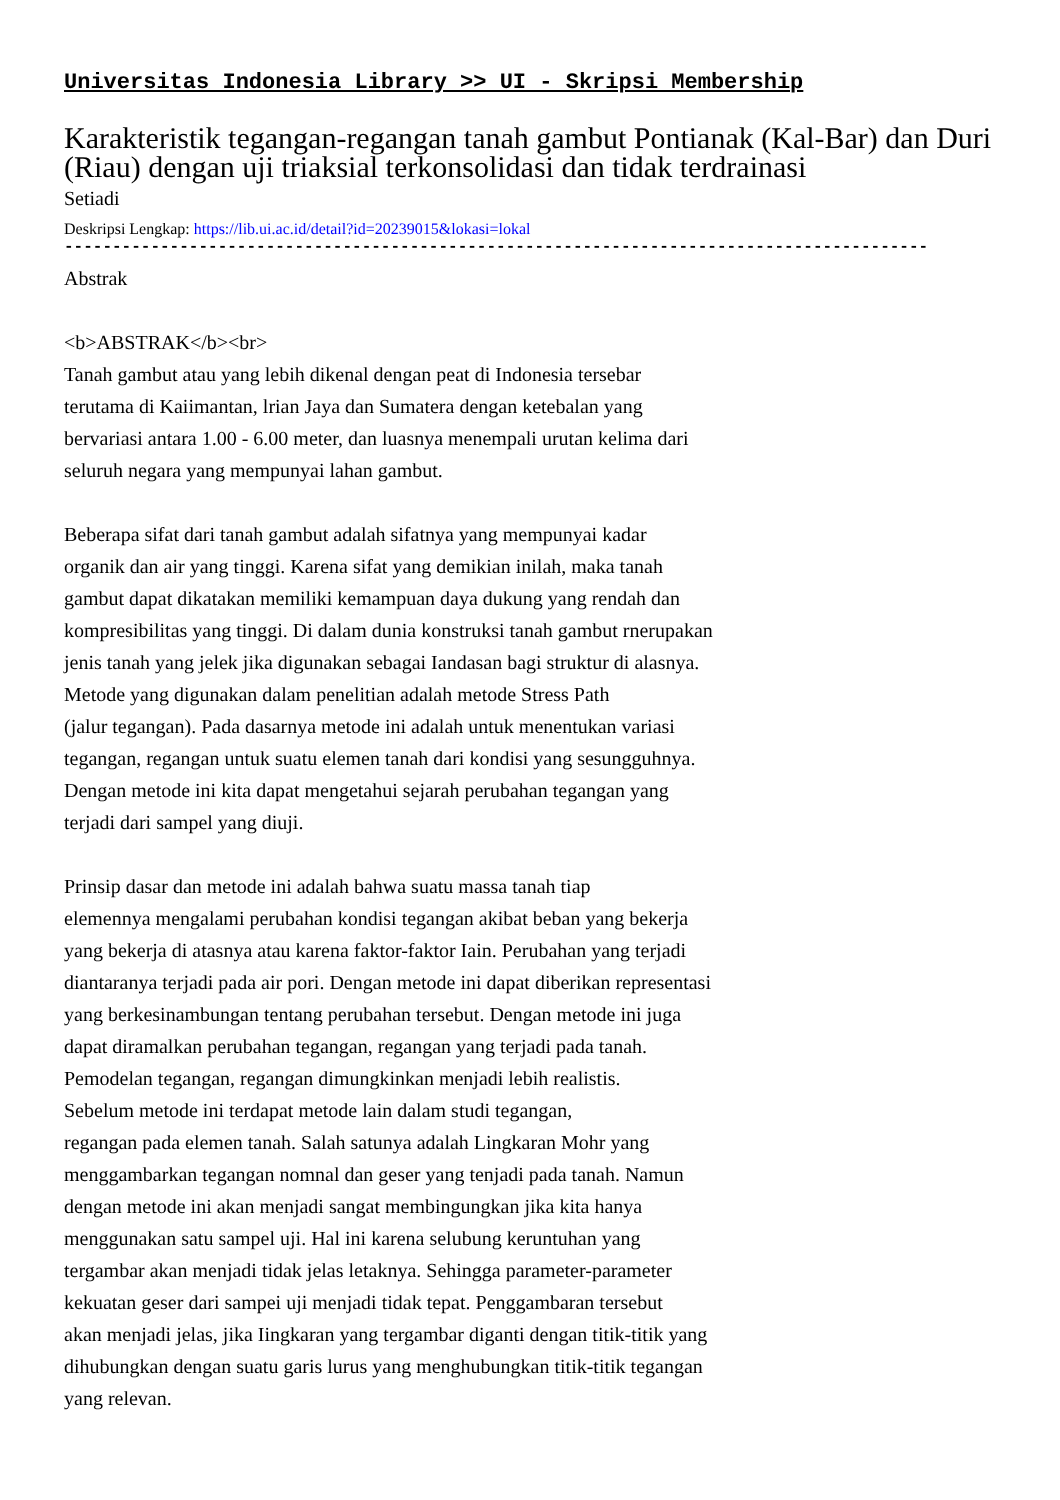Universitas Indonesia Library >> UI - Skripsi Membership
Karakteristik tegangan-regangan tanah gambut Pontianak (Kal-Bar) dan Duri (Riau) dengan uji triaksial terkonsolidasi dan tidak terdrainasi
Setiadi
Deskripsi Lengkap: https://lib.ui.ac.id/detail?id=20239015&lokasi=lokal
------------------------------------------------------------------------------------------
Abstrak
<b>ABSTRAK</b><br>
Tanah gambut atau yang lebih dikenal dengan peat di Indonesia tersebar
terutama di Kaiimantan, lrian Jaya dan Sumatera dengan ketebalan yang
bervariasi antara 1.00 - 6.00 meter, dan luasnya menempali urutan kelima dari
seluruh negara yang mempunyai lahan gambut.
Beberapa sifat dari tanah gambut adalah sifatnya yang mempunyai kadar
organik dan air yang tinggi. Karena sifat yang demikian inilah, maka tanah
gambut dapat dikatakan memiliki kemampuan daya dukung yang rendah dan
kompresibilitas yang tinggi. Di dalam dunia konstruksi tanah gambut rnerupakan
jenis tanah yang jelek jika digunakan sebagai Iandasan bagi struktur di alasnya.
Metode yang digunakan dalam penelitian adalah metode Stress Path
(jalur tegangan). Pada dasarnya metode ini adalah untuk menentukan variasi
tegangan, regangan untuk suatu elemen tanah dari kondisi yang sesungguhnya.
Dengan metode ini kita dapat mengetahui sejarah perubahan tegangan yang
terjadi dari sampel yang diuji.
Prinsip dasar dan metode ini adalah bahwa suatu massa tanah tiap
elemennya mengalami perubahan kondisi tegangan akibat beban yang bekerja
yang bekerja di atasnya atau karena faktor-faktor Iain. Perubahan yang terjadi
diantaranya terjadi pada air pori. Dengan metode ini dapat diberikan representasi
yang berkesinambungan tentang perubahan tersebut. Dengan metode ini juga
dapat diramalkan perubahan tegangan, regangan yang terjadi pada tanah.
Pemodelan tegangan, regangan dimungkinkan menjadi lebih realistis.
Sebelum metode ini terdapat metode lain dalam studi tegangan,
regangan pada elemen tanah. Salah satunya adalah Lingkaran Mohr yang
menggambarkan tegangan nomnal dan geser yang tenjadi pada tanah. Namun
dengan metode ini akan menjadi sangat membingungkan jika kita hanya
menggunakan satu sampel uji. Hal ini karena selubung keruntuhan yang
tergambar akan menjadi tidak jelas letaknya. Sehingga parameter-parameter
kekuatan geser dari sampei uji menjadi tidak tepat. Penggambaran tersebut
akan menjadi jelas, jika Iingkaran yang tergambar diganti dengan titik-titik yang
dihubungkan dengan suatu garis lurus yang menghubungkan titik-titik tegangan
yang relevan.